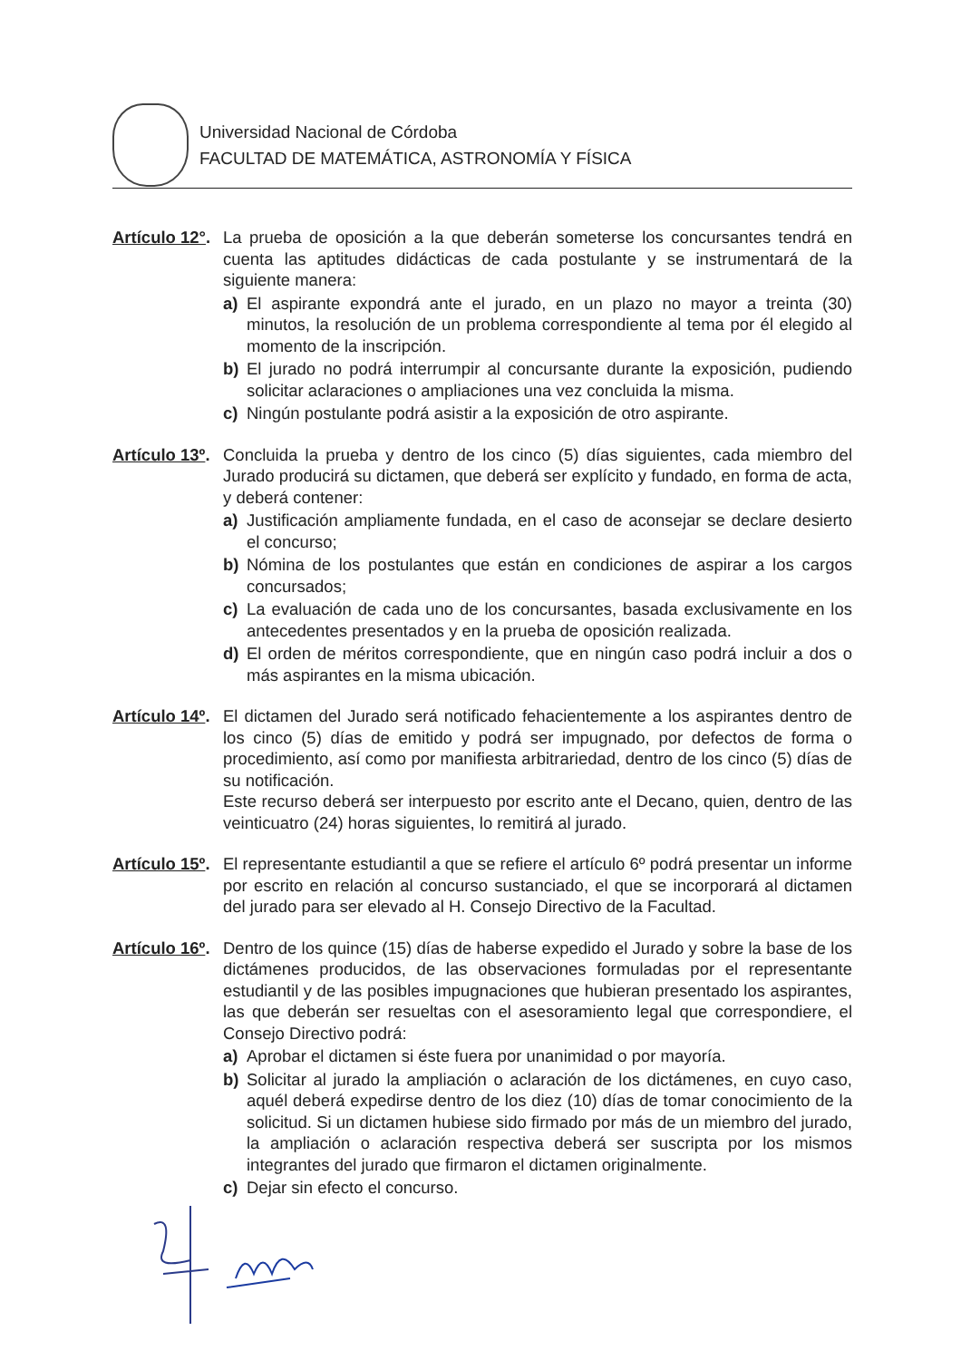Universidad Nacional de Córdoba
FACULTAD DE MATEMÁTICA, ASTRONOMÍA Y FÍSICA
Artículo 12°.
La prueba de oposición a la que deberán someterse los concursantes tendrá en cuenta las aptitudes didácticas de cada postulante y se instrumentará de la siguiente manera:
a) El aspirante expondrá ante el jurado, en un plazo no mayor a treinta (30) minutos, la resolución de un problema correspondiente al tema por él elegido al momento de la inscripción.
b) El jurado no podrá interrumpir al concursante durante la exposición, pudiendo solicitar aclaraciones o ampliaciones una vez concluida la misma.
c) Ningún postulante podrá asistir a la exposición de otro aspirante.
Artículo 13º.
Concluida la prueba y dentro de los cinco (5) días siguientes, cada miembro del Jurado producirá su dictamen, que deberá ser explícito y fundado, en forma de acta, y deberá contener:
a) Justificación ampliamente fundada, en el caso de aconsejar se declare desierto el concurso;
b) Nómina de los postulantes que están en condiciones de aspirar a los cargos concursados;
c) La evaluación de cada uno de los concursantes, basada exclusivamente en los antecedentes presentados y en la prueba de oposición realizada.
d) El orden de méritos correspondiente, que en ningún caso podrá incluir a dos o más aspirantes en la misma ubicación.
Artículo 14º.
El dictamen del Jurado será notificado fehacientemente a los aspirantes dentro de los cinco (5) días de emitido y podrá ser impugnado, por defectos de forma o procedimiento, así como por manifiesta arbitrariedad, dentro de los cinco (5) días de su notificación.
Este recurso deberá ser interpuesto por escrito ante el Decano, quien, dentro de las veinticuatro (24) horas siguientes, lo remitirá al jurado.
Artículo 15º.
El representante estudiantil a que se refiere el artículo 6º podrá presentar un informe por escrito en relación al concurso sustanciado, el que se incorporará al dictamen del jurado para ser elevado al H. Consejo Directivo de la Facultad.
Artículo 16º.
Dentro de los quince (15) días de haberse expedido el Jurado y sobre la base de los dictámenes producidos, de las observaciones formuladas por el representante estudiantil y de las posibles impugnaciones que hubieran presentado los aspirantes, las que deberán ser resueltas con el asesoramiento legal que correspondiere, el Consejo Directivo podrá:
a) Aprobar el dictamen si éste fuera por unanimidad o por mayoría.
b) Solicitar al jurado la ampliación o aclaración de los dictámenes, en cuyo caso, aquél deberá expedirse dentro de los diez (10) días de tomar conocimiento de la solicitud. Si un dictamen hubiese sido firmado por más de un miembro del jurado, la ampliación o aclaración respectiva deberá ser suscripta por los mismos integrantes del jurado que firmaron el dictamen originalmente.
c) Dejar sin efecto el concurso.